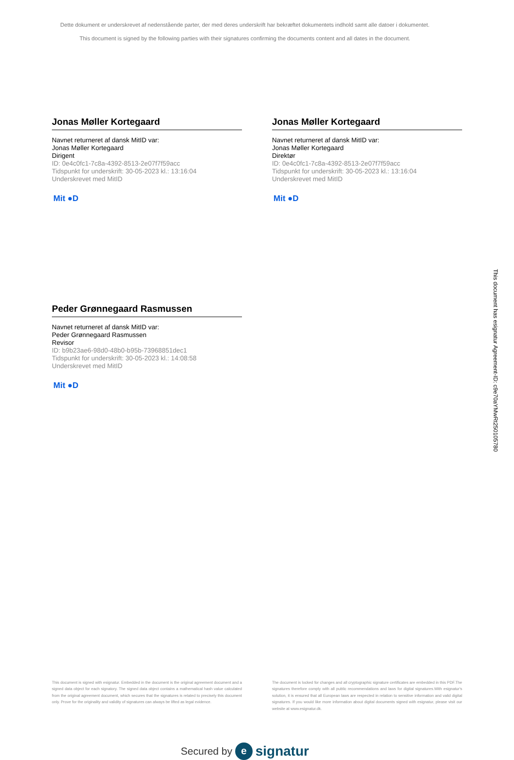Dette dokument er underskrevet af nedenstående parter, der med deres underskrift har bekræftet dokumentets indhold samt alle datoer i dokumentet.
This document is signed by the following parties with their signatures confirming the documents content and all dates in the document.
Jonas Møller Kortegaard
Navnet returneret af dansk MitID var:
Jonas Møller Kortegaard
Dirigent
ID: 0e4c0fc1-7c8a-4392-8513-2e07f7f59acc
Tidspunkt for underskrift: 30-05-2023 kl.: 13:16:04
Underskrevet med MitID
Mit ●D
Jonas Møller Kortegaard
Navnet returneret af dansk MitID var:
Jonas Møller Kortegaard
Direktør
ID: 0e4c0fc1-7c8a-4392-8513-2e07f7f59acc
Tidspunkt for underskrift: 30-05-2023 kl.: 13:16:04
Underskrevet med MitID
Mit ●D
Peder Grønnegaard Rasmussen
Navnet returneret af dansk MitID var:
Peder Grønnegaard Rasmussen
Revisor
ID: b9b23ae6-98d0-48b0-b95b-73968851dec1
Tidspunkt for underskrift: 30-05-2023 kl.: 14:08:58
Underskrevet med MitID
Mit ●D
This document is signed with esignatur. Embedded in the document is the original agreement document and a signed data object for each signatory. The signed data object contains a mathematical hash value calculated from the original agreement document, which secures that the signatures is related to precisely this document only. Prove for the originality and validity of signatures can always be lifted as legal evidence.
The document is locked for changes and all cryptographic signature certificates are embedded in this PDF.The signatures therefore comply with all public recommendations and laws for digital signatures.With esignatur's solution, it is ensured that all European laws are respected in relation to sensitive information and valid digital signatures. If you would like more information about digital documents signed with esignatur, please visit our website at www.esignatur.dk.
Secured by e signatur
This document has esignatur Agreement-ID: c9e70aYMwRt250105780